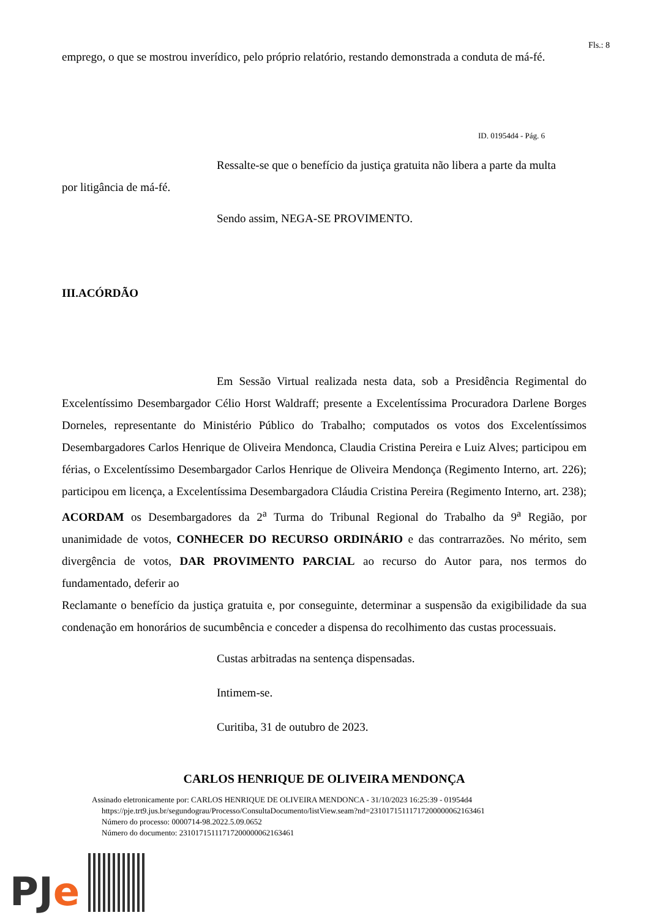Fls.: 8
emprego, o que se mostrou inverídico, pelo próprio relatório, restando demonstrada a conduta de má-fé.
ID. 01954d4 - Pág. 6
Ressalte-se que o benefício da justiça gratuita não libera a parte da multa
por litigância de má-fé.
Sendo assim, NEGA-SE PROVIMENTO.
III.ACÓRDÃO
Em Sessão Virtual realizada nesta data, sob a Presidência Regimental do Excelentíssimo Desembargador Célio Horst Waldraff; presente a Excelentíssima Procuradora Darlene Borges Dorneles, representante do Ministério Público do Trabalho; computados os votos dos Excelentíssimos Desembargadores Carlos Henrique de Oliveira Mendonca, Claudia Cristina Pereira e Luiz Alves; participou em férias, o Excelentíssimo Desembargador Carlos Henrique de Oliveira Mendonça (Regimento Interno, art. 226); participou em licença, a Excelentíssima Desembargadora Cláudia Cristina Pereira (Regimento Interno, art. 238); ACORDAM os Desembargadores da 2<sup>a</sup> Turma do Tribunal Regional do Trabalho da 9<sup>a</sup> Região, por unanimidade de votos, CONHECER DO RECURSO ORDINÁRIO e das contrarrazões. No mérito, sem divergência de votos, DAR PROVIMENTO PARCIAL ao recurso do Autor para, nos termos do fundamentado, deferir ao
Reclamante o benefício da justiça gratuita e, por conseguinte, determinar a suspensão da exigibilidade da sua condenação em honorários de sucumbência e conceder a dispensa do recolhimento das custas processuais.
Custas arbitradas na sentença dispensadas.
Intimem-se.
Curitiba, 31 de outubro de 2023.
CARLOS HENRIQUE DE OLIVEIRA MENDONÇA
Assinado eletronicamente por: CARLOS HENRIQUE DE OLIVEIRA MENDONCA - 31/10/2023 16:25:39 - 01954d4
https://pje.trt9.jus.br/segundograu/Processo/ConsultaDocumento/listView.seam?nd=23101715111717200000062163461
Número do processo: 0000714-98.2022.5.09.0652
Número do documento: 23101715111717200000062163461
PJe